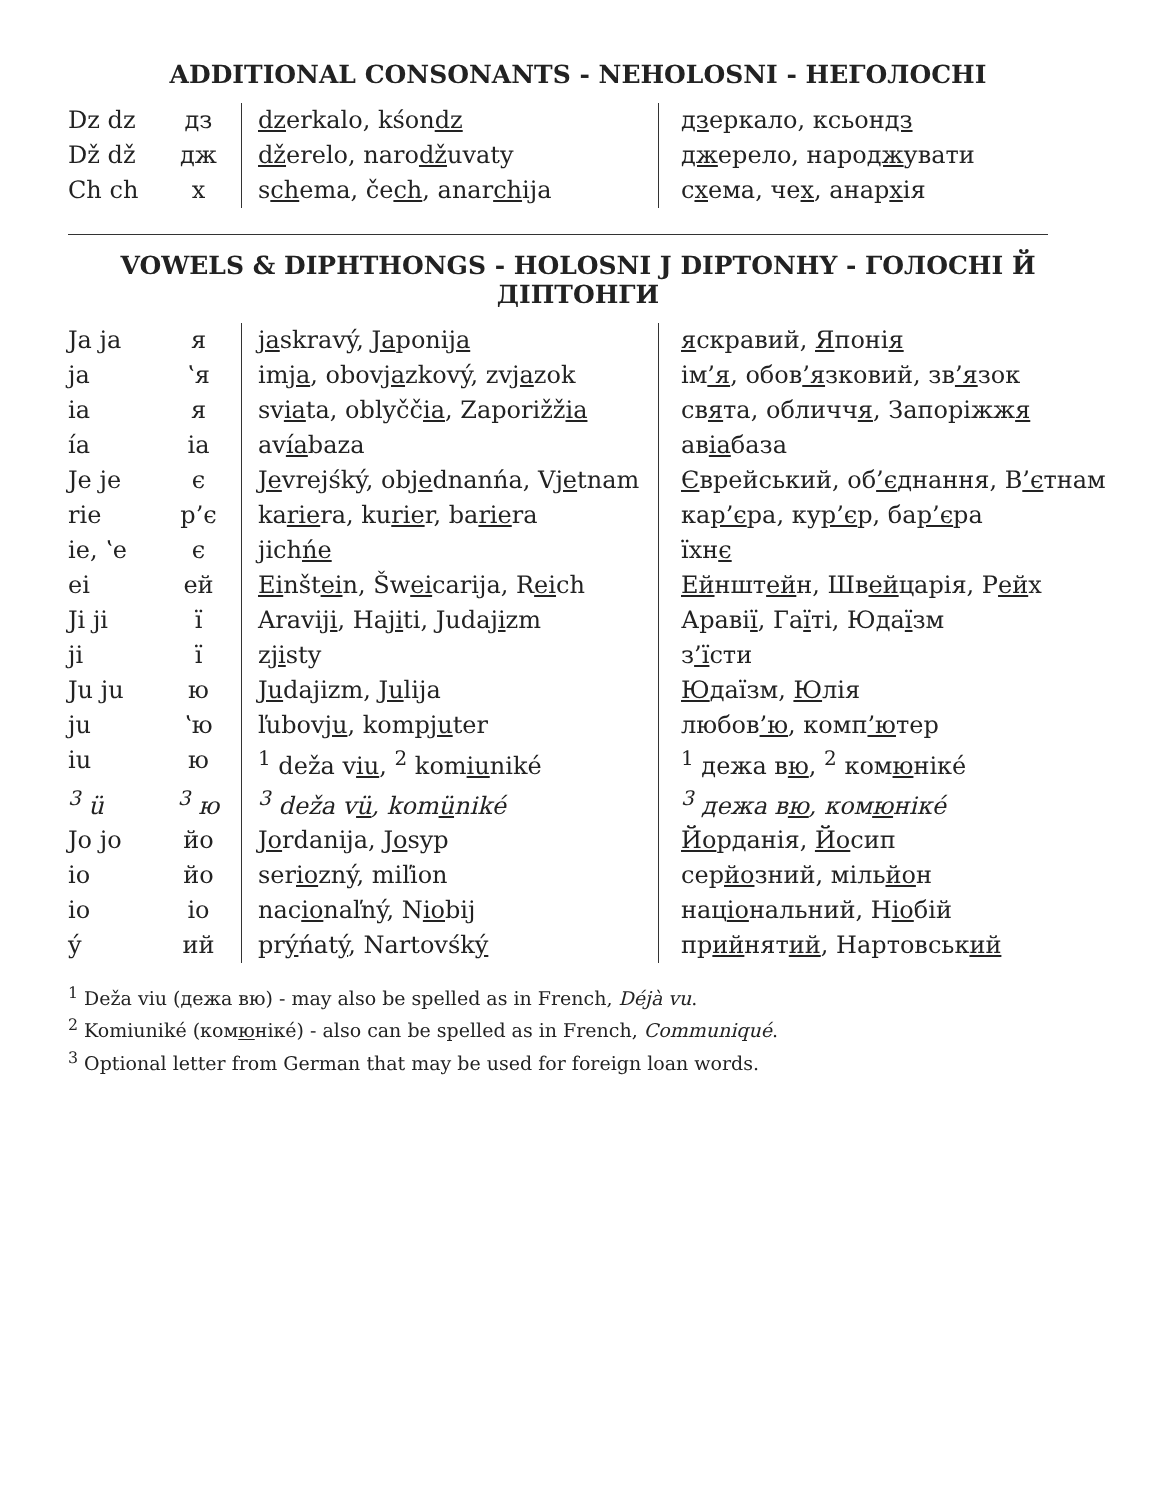ADDITIONAL CONSONANTS - NEHOLOSNI - НЕГОЛОСНІ
| Dz dz | дз | dz erkalo, kśon dz | дз еркало, ксьон дз |
| Dž dž | дж | dž erelo, naro dž uvaty | дж ерело, наро дж увати |
| Ch ch | х | s ch ema, če ch , anar ch ija | с х ема, че х , анар х ія |
VOWELS & DIPHTHONGS - HOLOSNI J DIPTONHY - ГОЛОСНІ Й ДІПТОНГИ
| Ja ja | я | ja skravý, Ja poni ja | я скравий, Я поні я |
| ja | ʽя | im ja , obov ja zkový, zv ja zok | ім ’я , обов ’я зковий, зв ’я зок |
| ia | я | sv ia ta, oblyčč ia , Zaporižž ia | св я та, обличч я , Запоріжж я |
| ía | ia | av ía baza | ав іа база |
| Je je | є | Je vrejśký, ob je dnanńa, V je tnam | Є врейський, об ’є днання, В ’є тнам |
| rie | р’є | ka rie ra, ku rie r, ba rie ra | ка р’є ра, ку р’є р, ба р’є ра |
| ie, ʽe | є | jich ńe | їхн є |
| ei | ей | Ei nšt ei n, Šw ei carija, R ei ch | Ей ншт ей н, Шв ей царія, Р ей х |
| Ji ji | ї | Aravi ji , Ha ji ti, Juda ji zm | Араві ї , Га ї ті, Юда ї зм |
| ji | ї | z ji sty | з ’ї сти |
| Ju ju | ю | Ju dajizm, Ju lija | Ю даїзм, Ю лія |
| ju | ʽю | ľubov ju , komp ju ter | любов ’ю , комп ’ю тер |
| iu | ю | <sup>1</sup> deža v iu , <sup>2</sup> kom iu niké | <sup>1</sup> дежа в ю , <sup>2</sup> ком ю ніке́ |
| <sup>3</sup> ü | <sup>3</sup> ю | <sup>3</sup> deža v ü , kom ü niké | <sup>3</sup> дежа в ю , ком ю ніке́ |
| Jo jo | йо | Jo rdanija, Jo syp | Йо рданія, Йо сип |
| io | йо | ser io zný, miľion | сер йо зний, міль йо н |
| io | іо | nac io naľný, N io bij | нац іо нальний, Н іо бій |
| ý | ий | pr ý ńat ý , Nartovśk ý | пр ий нят ий , Нартовськ ий |
<sup>1</sup> Deža viu (дежа вю) - may also be spelled as in French, Déjà vu.
<sup>2</sup> Komiuniké (комюніке́) - also can be spelled as in French, Communiqué.
<sup>3</sup> Optional letter from German that may be used for foreign loan words.